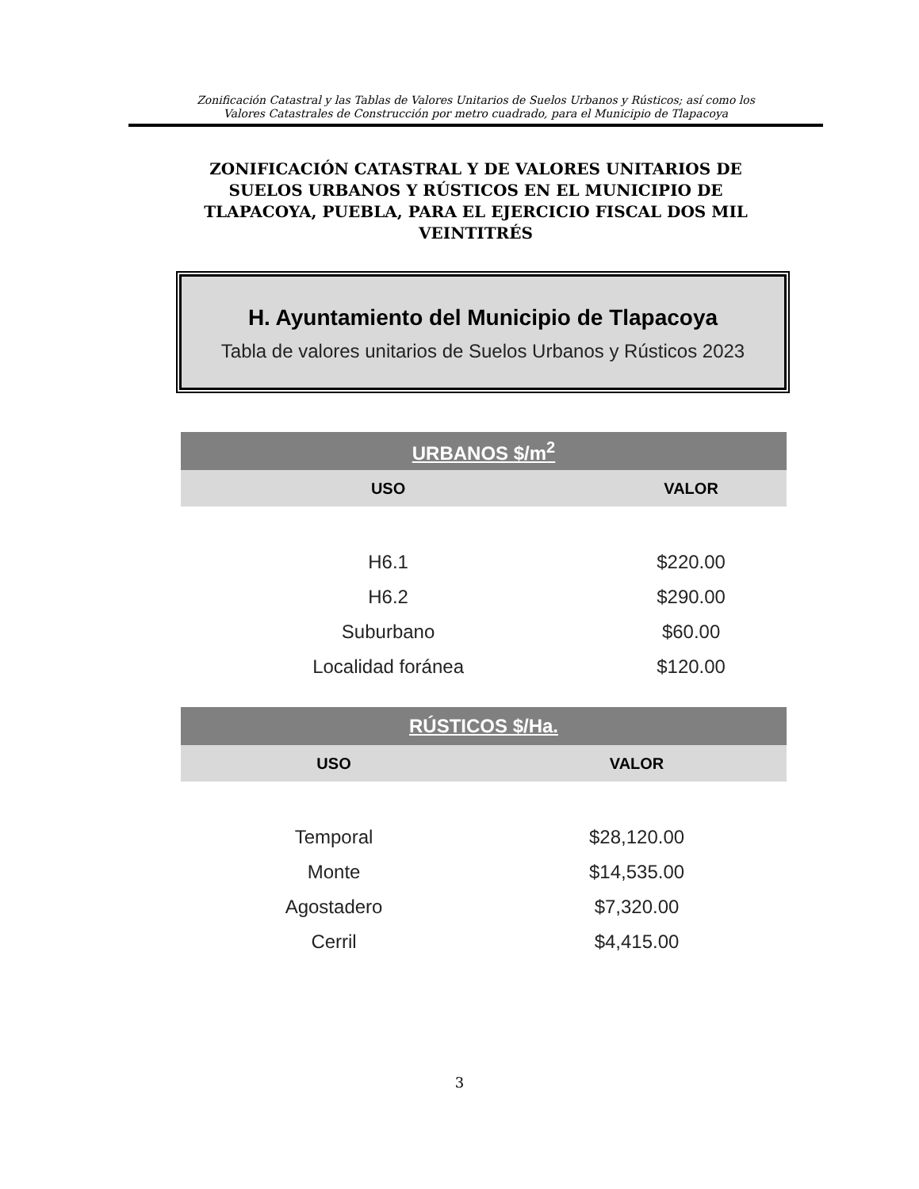Zonificación Catastral y las Tablas de Valores Unitarios de Suelos Urbanos y Rústicos; así como los
Valores Catastrales de Construcción por metro cuadrado, para el Municipio de Tlapacoya
ZONIFICACIÓN CATASTRAL Y DE VALORES UNITARIOS DE SUELOS URBANOS Y RÚSTICOS EN EL MUNICIPIO DE TLAPACOYA, PUEBLA, PARA EL EJERCICIO FISCAL DOS MIL VEINTITRÉS
H. Ayuntamiento del Municipio de Tlapacoya
Tabla de valores unitarios de Suelos Urbanos y Rústicos 2023
| URBANOS $/m<sup>2</sup> | |
| USO | VALOR |
| H6.1 | $220.00 |
| H6.2 | $290.00 |
| Suburbano | $60.00 |
| Localidad foránea | $120.00 |
| RÚSTICOS $/Ha. | |
| USO | VALOR |
| Temporal | $28,120.00 |
| Monte | $14,535.00 |
| Agostadero | $7,320.00 |
| Cerril | $4,415.00 |
3